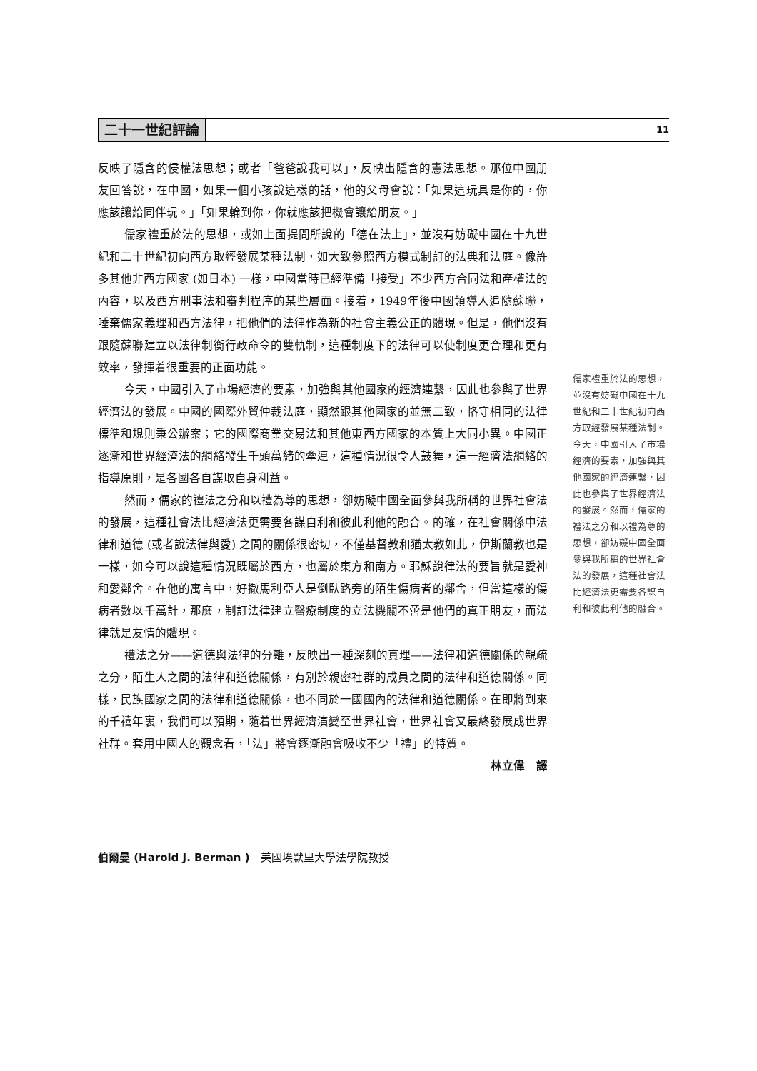二十一世紀評論
11
反映了隱含的侵權法思想；或者「爸爸說我可以」，反映出隱含的憲法思想。那位中國朋友回答說，在中國，如果一個小孩說這樣的話，他的父母會說：「如果這玩具是你的，你應該讓給同伴玩。」「如果輪到你，你就應該把機會讓給朋友。」
儒家禮重於法的思想，或如上面提問所說的「德在法上」，並沒有妨礙中國在十九世紀和二十世紀初向西方取經發展某種法制，如大致參照西方模式制訂的法典和法庭。像許多其他非西方國家 (如日本) 一樣，中國當時已經準備「接受」不少西方合同法和產權法的內容，以及西方刑事法和審判程序的某些層面。接着，1949年後中國領導人追隨蘇聯，唾棄儒家義理和西方法律，把他們的法律作為新的社會主義公正的體現。但是，他們沒有跟隨蘇聯建立以法律制衡行政命令的雙軌制，這種制度下的法律可以使制度更合理和更有效率，發揮着很重要的正面功能。
今天，中國引入了市場經濟的要素，加強與其他國家的經濟連繫，因此也參與了世界經濟法的發展。中國的國際外貿仲裁法庭，顯然跟其他國家的並無二致，恪守相同的法律標準和規則秉公辦案；它的國際商業交易法和其他東西方國家的本質上大同小異。中國正逐漸和世界經濟法的網絡發生千頭萬緒的牽連，這種情況很令人鼓舞，這一經濟法網絡的指導原則，是各國各自謀取自身利益。
然而，儒家的禮法之分和以禮為尊的思想，卻妨礙中國全面參與我所稱的世界社會法的發展，這種社會法比經濟法更需要各謀自利和彼此利他的融合。的確，在社會關係中法律和道德 (或者說法律與愛) 之間的關係很密切，不僅基督教和猶太教如此，伊斯蘭教也是一樣，如今可以說這種情況既屬於西方，也屬於東方和南方。耶穌說律法的要旨就是愛神和愛鄰舍。在他的寓言中，好撒馬利亞人是倒臥路旁的陌生傷病者的鄰舍，但當這樣的傷病者數以千萬計，那麼，制訂法律建立醫療制度的立法機關不啻是他們的真正朋友，而法律就是友情的體現。
禮法之分——道德與法律的分離，反映出一種深刻的真理——法律和道德關係的親疏之分，陌生人之間的法律和道德關係，有別於親密社群的成員之間的法律和道德關係。同樣，民族國家之間的法律和道德關係，也不同於一國國內的法律和道德關係。在即將到來的千禧年裏，我們可以預期，隨着世界經濟演變至世界社會，世界社會又最終發展成世界社群。套用中國人的觀念看，「法」將會逐漸融會吸收不少「禮」的特質。
林立偉　譯
儒家禮重於法的思想，並沒有妨礙中國在十九世紀和二十世紀初向西方取經發展某種法制。今天，中國引入了市場經濟的要素，加強與其他國家的經濟連繫，因此也參與了世界經濟法的發展。然而，儒家的禮法之分和以禮為尊的思想，卻妨礙中國全面參與我所稱的世界社會法的發展，這種社會法比經濟法更需要各謀自利和彼此利他的融合。
伯爾曼 (Harold J. Berman )　美國埃默里大學法學院教授